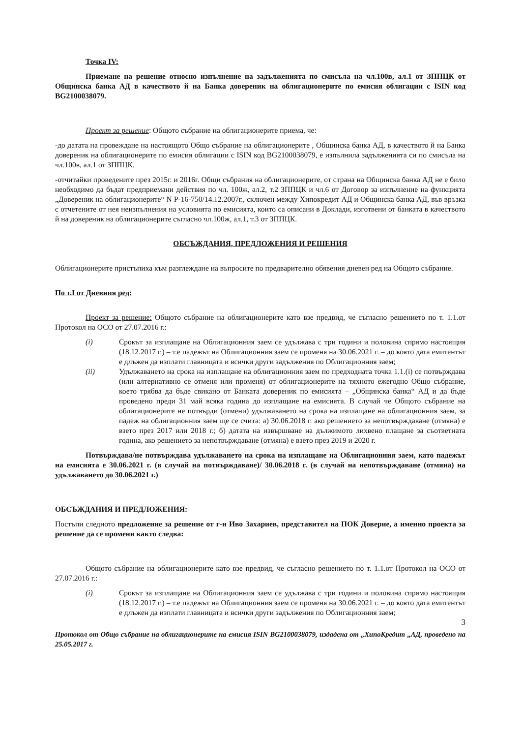Точка IV:
Приемане на решение относно изпълнение на задълженията по смисъла на чл.100в, ал.1 от ЗППЦК от Общинска банка АД в качеството й на Банка довереник на облигационерите по емисия облигации с ISIN код BG2100038079.
Проект за решение: Общото събрание на облигационерите приема, че:
-до датата на провеждане на настоящото Общо събрание на облигационерите , Общинска банка АД, в качеството й на Банка довереник на облигационерите по емисия облигации с ISIN код BG2100038079, е изпълнила задълженията си по смисъла на чл.100в, ал.1 от ЗППЦК.
-отчитайки проведените през 2015г. и 2016г. Общи събрания на облигационерите, от страна на Общинска банка АД не е било необходимо да бъдат предприемани действия по чл. 100ж, ал.2, т.2 ЗППЦК и чл.6 от Договор за изпълнение на функцията „Довереник на облигационерите“ N Р-16-750/14.12.2007г., сключен между Хипокредит АД и Общинска банка АД, във връзка с отчетените от нея неизпълнения на условията по емисията, които са описани в Доклади, изготвени от банката в качеството й на довереник на облигационерите съгласно чл.100ж, ал.1, т.3 от ЗППЦК.
ОБСЪЖДАНИЯ, ПРЕДЛОЖЕНИЯ И РЕШЕНИЯ
Облигационерите пристъпиха към разглеждане на въпросите по предварително обявения дневен ред на Общото събрание.
По т.I от Дневния ред:
Проект за решение: Общото събрание на облигационерите като взе предвид, че съгласно решението по т. 1.1.от Протокол на ОСО от 27.07.2016 г.:
(i) Срокът за изплащане на Облигационния заем се удължава с три години и половина спрямо настоящия (18.12.2017 г.) – т.е падежът на Облигационния заем се променя на 30.06.2021 г. – до която дата емитентът е длъжен да изплати главницата и всички други задължения по Облигационния заем;
(ii) Удължаването на срока на изплащане на облигационния заем по предходната точка 1.1.(i) се потвърждава (или алтернативно се отменя или променя) от облигационерите на тяхното ежегодно Общо събрание, което трябва да бъде свикано от Банката довереник по емисията – „Общинска банка“ АД и да бъде проведено преди 31 май всяка година до изплащане на емисията. В случай че Общото събрание на облигационерите не потвърди (отмени) удължаването на срока на изплащане на облигационния заем, за падеж на облигационния заем ще се счита: а) 30.06.2018 г. ако решението за непотвърждаване (отмяна) е взето през 2017 или 2018 г.; б) датата на извършване на дължимото лихвено плащане за съответната година, ако решението за непотвърждаване (отмяна) е взето през 2019 и 2020 г.
Потвърждава/не потвърждава удължаването на срока на изплащане на Облигационния заем, като падежът на емисията е 30.06.2021 г. (в случай на потвърждаване)/ 30.06.2018 г. (в случай на непотвърждаване (отмяна) на удължаването до 30.06.2021 г.)
ОБСЪЖДАНИЯ И ПРЕДЛОЖЕНИЯ:
Постъпи следното предложение за решение от г-н Иво Захариев, представител на ПОК Доверие, а именно проекта за решение да се промени както следва:
Общото събрание на облигационерите като взе предвид, че съгласно решението по т. 1.1.от Протокол на ОСО от 27.07.2016 г.:
(i) Срокът за изплащане на Облигационния заем се удължава с три години и половина спрямо настоящия (18.12.2017 г.) – т.е падежът на Облигационния заем се променя на 30.06.2021 г. – до която дата емитентът е длъжен да изплати главницата и всички други задължения по Облигационния заем;
3
Протокол от Общо събрание на облигационерите на емисия ISIN BG2100038079, издадена от „ХипоКредит „АД, проведено на 25.05.2017 г.